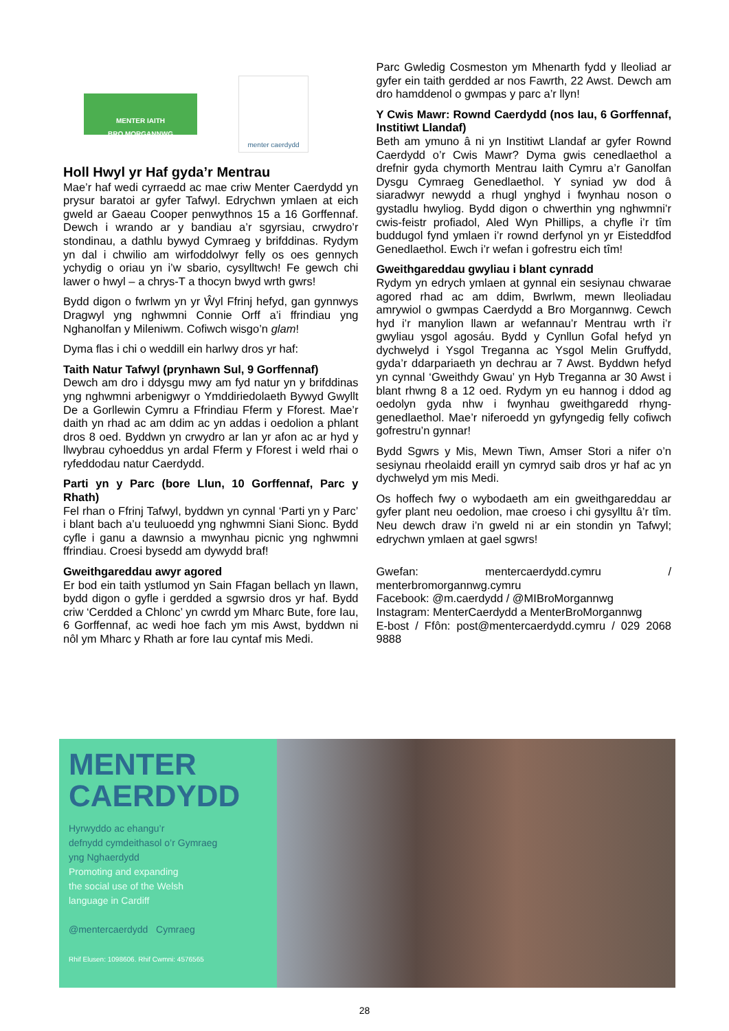MENTER IAITH
BRO MORGANNWG
menter caerdydd
Holl Hwyl yr Haf gyda’r Mentrau
Mae’r haf wedi cyrraedd ac mae criw Menter Caerdydd yn prysur baratoi ar gyfer Tafwyl. Edrychwn ymlaen at eich gweld ar Gaeau Cooper penwythnos 15 a 16 Gorffennaf. Dewch i wrando ar y bandiau a’r sgyrsiau, crwydro’r stondinau, a dathlu bywyd Cymraeg y brifddinas. Rydym yn dal i chwilio am wirfoddolwyr felly os oes gennych ychydig o oriau yn i’w sbario, cysylltwch! Fe gewch chi lawer o hwyl – a chrys-T a thocyn bwyd wrth gwrs!
Bydd digon o fwrlwm yn yr Ŵyl Ffrinj hefyd, gan gynnwys Dragwyl yng nghwmni Connie Orff a’i ffrindiau yng Nghanolfan y Mileniwm. Cofiwch wisgo’n glam!
Dyma flas i chi o weddill ein harlwy dros yr haf:
Taith Natur Tafwyl (prynhawn Sul, 9 Gorffennaf)
Dewch am dro i ddysgu mwy am fyd natur yn y brifddinas yng nghwmni arbenigwyr o Ymddiriedolaeth Bywyd Gwyllt De a Gorllewin Cymru a Ffrindiau Fferm y Fforest. Mae’r daith yn rhad ac am ddim ac yn addas i oedolion a phlant dros 8 oed. Byddwn yn crwydro ar lan yr afon ac ar hyd y llwybrau cyhoeddus yn ardal Fferm y Fforest i weld rhai o ryfeddodau natur Caerdydd.
Parti yn y Parc (bore Llun, 10 Gorffennaf, Parc y Rhath)
Fel rhan o Ffrinj Tafwyl, byddwn yn cynnal ‘Parti yn y Parc’ i blant bach a’u teuluoedd yng nghwmni Siani Sionc. Bydd cyfle i ganu a dawnsio a mwynhau picnic yng nghwmni ffrindiau. Croesi bysedd am dywydd braf!
Gweithgareddau awyr agored
Er bod ein taith ystlumod yn Sain Ffagan bellach yn llawn, bydd digon o gyfle i gerdded a sgwrsio dros yr haf. Bydd criw ‘Cerdded a Chlonc’ yn cwrdd ym Mharc Bute, fore Iau, 6 Gorffennaf, ac wedi hoe fach ym mis Awst, byddwn ni nôl ym Mharc y Rhath ar fore Iau cyntaf mis Medi.
Parc Gwledig Cosmeston ym Mhenarth fydd y lleoliad ar gyfer ein taith gerdded ar nos Fawrth, 22 Awst. Dewch am dro hamddenol o gwmpas y parc a’r llyn!
Y Cwis Mawr: Rownd Caerdydd (nos Iau, 6 Gorffennaf, Institiwt Llandaf)
Beth am ymuno â ni yn Institiwt Llandaf ar gyfer Rownd Caerdydd o’r Cwis Mawr? Dyma gwis cenedlaethol a drefnir gyda chymorth Mentrau Iaith Cymru a’r Ganolfan Dysgu Cymraeg Genedlaethol. Y syniad yw dod â siaradwyr newydd a rhugl ynghyd i fwynhau noson o gystadlu hwyliog. Bydd digon o chwerthin yng nghwmni’r cwis-feistr profiadol, Aled Wyn Phillips, a chyfle i’r tîm buddugol fynd ymlaen i’r rownd derfynol yn yr Eisteddfod Genedlaethol. Ewch i’r wefan i gofrestru eich tîm!
Gweithgareddau gwyliau i blant cynradd
Rydym yn edrych ymlaen at gynnal ein sesiynau chwarae agored rhad ac am ddim, Bwrlwm, mewn lleoliadau amrywiol o gwmpas Caerdydd a Bro Morgannwg. Cewch hyd i’r manylion llawn ar wefannau’r Mentrau wrth i’r gwyliau ysgol agosáu. Bydd y Cynllun Gofal hefyd yn dychwelyd i Ysgol Treganna ac Ysgol Melin Gruffydd, gyda’r ddarpariaeth yn dechrau ar 7 Awst. Byddwn hefyd yn cynnal ‘Gweithdy Gwau’ yn Hyb Treganna ar 30 Awst i blant rhwng 8 a 12 oed. Rydym yn eu hannog i ddod ag oedolyn gyda nhw i fwynhau gweithgaredd rhyng-genedlaethol. Mae’r niferoedd yn gyfyngedig felly cofiwch gofrestru’n gynnar!
Bydd Sgwrs y Mis, Mewn Tiwn, Amser Stori a nifer o’n sesiynau rheolaidd eraill yn cymryd saib dros yr haf ac yn dychwelyd ym mis Medi.
Os hoffech fwy o wybodaeth am ein gweithgareddau ar gyfer plant neu oedolion, mae croeso i chi gysylltu â’r tîm. Neu dewch draw i’n gweld ni ar ein stondin yn Tafwyl; edrychwn ymlaen at gael sgwrs!
Gwefan: mentercaerdydd.cymru / menterbromorgannwg.cymru
Facebook: @m.caerdydd / @MIBroMorgannwg
Instagram: MenterCaerdydd a MenterBroMorgannwg
E-bost / Ffôn: post@mentercaerdydd.cymru / 029 2068 9888
MENTER
CAERDYDD
Hyrwyddo ac ehangu’r
defnydd cymdeithasol o’r Gymraeg
yng Nghaerdydd
Promoting and expanding
the social use of the Welsh
language in Cardiff
@mentercaerdydd Cymraeg
Rhif Elusen: 1098606. Rhif Cwmni: 4576565
28